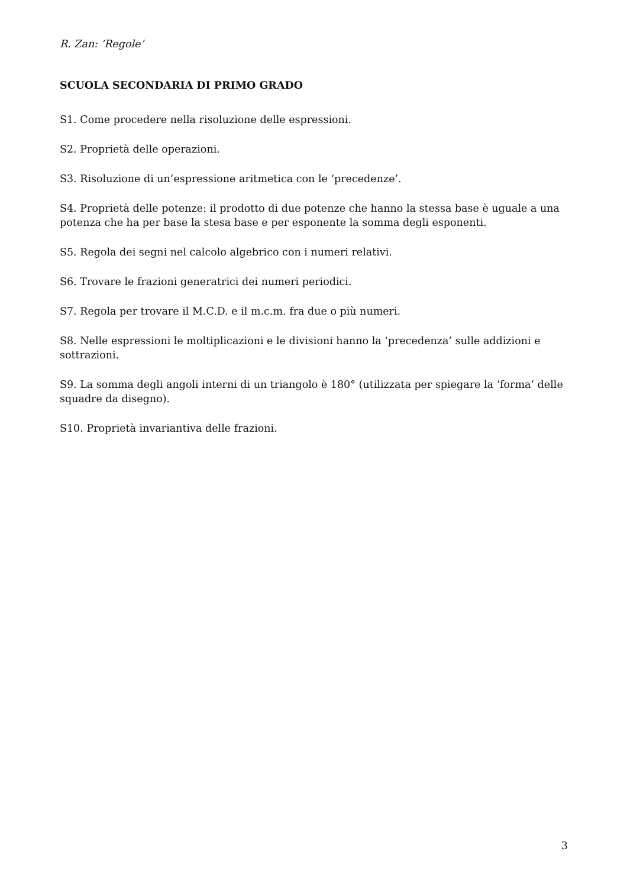R. Zan: ‘Regole’
SCUOLA SECONDARIA DI PRIMO GRADO
S1. Come procedere nella risoluzione delle espressioni.
S2. Proprietà delle operazioni.
S3. Risoluzione di un’espressione aritmetica con le ‘precedenze’.
S4. Proprietà delle potenze: il prodotto di due potenze che hanno la stessa base è uguale a una potenza che ha per base la stesa base e per esponente la somma degli esponenti.
S5. Regola dei segni nel calcolo algebrico con i numeri relativi.
S6. Trovare le frazioni generatrici dei numeri periodici.
S7. Regola per trovare il M.C.D. e il m.c.m. fra due o più numeri.
S8. Nelle espressioni le moltiplicazioni e le divisioni hanno la ‘precedenza’ sulle addizioni e sottrazioni.
S9. La somma degli angoli interni di un triangolo è 180° (utilizzata per spiegare la ‘forma’ delle squadre da disegno).
S10. Proprietà invariantiva delle frazioni.
3